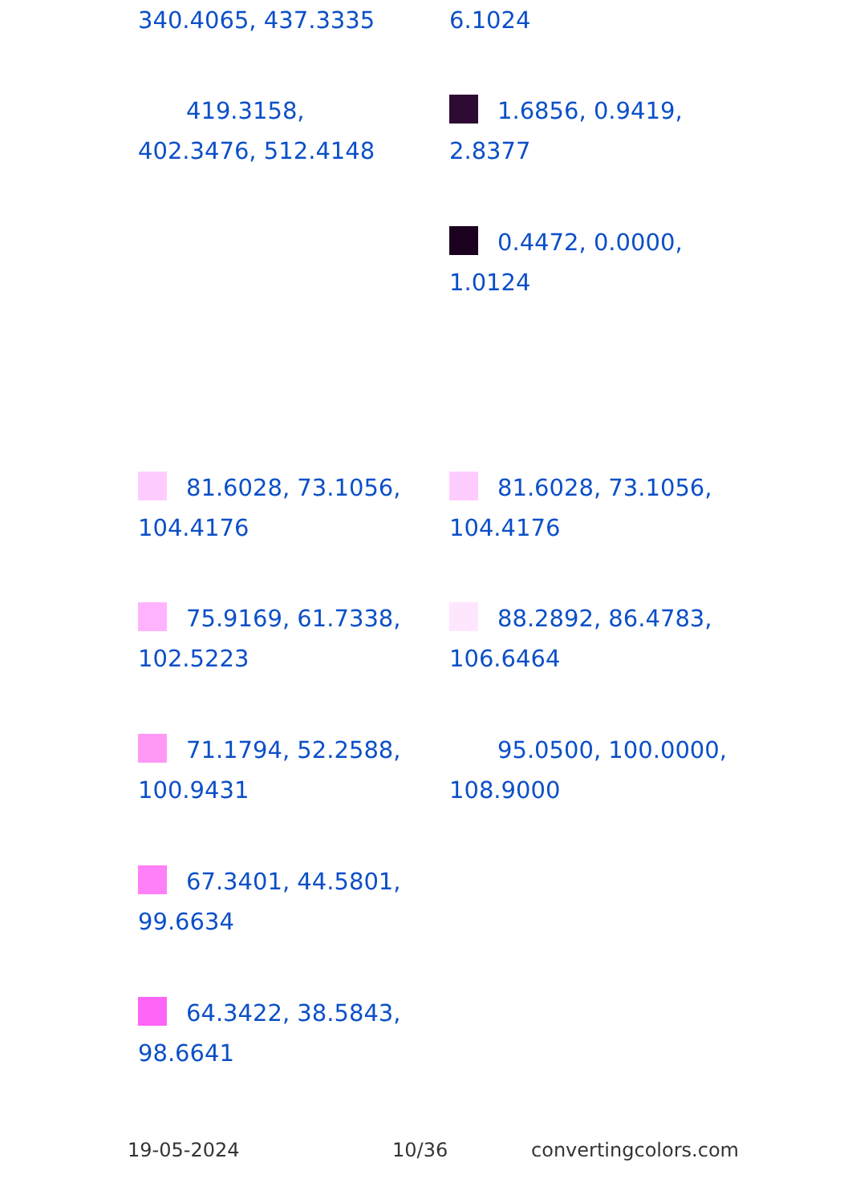340.4065, 437.3335 6.1024
419.3158, 402.3476, 512.4148
1.6856, 0.9419, 2.8377
0.4472, 0.0000, 1.0124
81.6028, 73.1056, 104.4176
81.6028, 73.1056, 104.4176
75.9169, 61.7338, 102.5223
88.2892, 86.4783, 106.6464
71.1794, 52.2588, 100.9431
95.0500, 100.0000, 108.9000
67.3401, 44.5801, 99.6634
64.3422, 38.5843, 98.6641
19-05-2024 10/36 convertingcolors.com